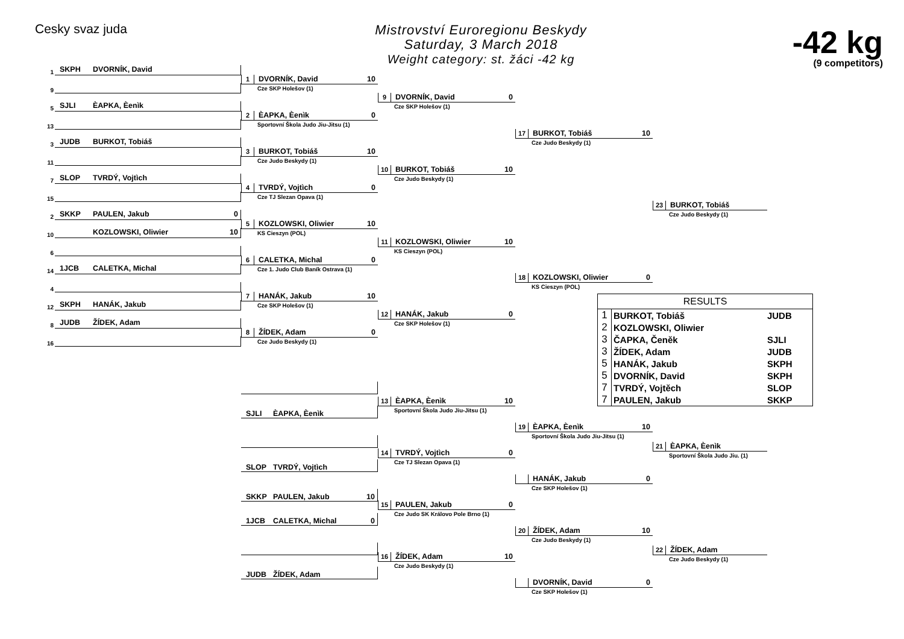Cesky svaz juda
Mistrovství Euroregionu Beskydy
Saturday, 3 March 2018
Weight category: st. žáci -42 kg
-42 kg
(9 competitors)
1 SKPH DVORNÍK, David
9
5 SJLI ÈAPKA, Èenìk
13
3 JUDB BURKOT, Tobiáš
11
7 SLOP TVRDÝ, Vojtìch
15
2 SKKP PAULEN, Jakub 0
10 KOZLOWSKI, Oliwier 10
6
14 1JCB CALETKA, Michal
4
12 SKPH HANÁK, Jakub
8 JUDB ŽÍDEK, Adam
16
1 DVORNÍK, David 10
Cze SKP Holešov (1)
2 ÈAPKA, Èenìk 0
Sportovní Škola Judo Jiu-Jitsu (1)
3 BURKOT, Tobiáš 10
Cze Judo Beskydy (1)
4 TVRDÝ, Vojtìch 0
Cze TJ Slezan Opava (1)
5 KOZLOWSKI, Oliwier 10
KS Cieszyn (POL)
6 CALETKA, Michal 0
Cze 1. Judo Club Baník Ostrava (1)
7 HANÁK, Jakub 10
Cze SKP Holešov (1)
8 ŽÍDEK, Adam 0
Cze Judo Beskydy (1)
SJLI ÈAPKA, Èenìk
SLOP TVRDÝ, Vojtìch
SKKP PAULEN, Jakub 10
1JCB CALETKA, Michal 0
JUDB ŽÍDEK, Adam
9 DVORNÍK, David 0
Cze SKP Holešov (1)
10 BURKOT, Tobiáš 10
Cze Judo Beskydy (1)
11 KOZLOWSKI, Oliwier 10
KS Cieszyn (POL)
12 HANÁK, Jakub 0
Cze SKP Holešov (1)
13 ÈAPKA, Èenìk 10
Sportovní Škola Judo Jiu-Jitsu (1)
14 TVRDÝ, Vojtìch 0
Cze TJ Slezan Opava (1)
15 PAULEN, Jakub 0
Cze Judo SK Královo Pole Brno (1)
16 ŽÍDEK, Adam 10
Cze Judo Beskydy (1)
17 BURKOT, Tobiáš 10
Cze Judo Beskydy (1)
18 KOZLOWSKI, Oliwier 0
KS Cieszyn (POL)
19 ÈAPKA, Èenìk 10
Sportovní Škola Judo Jiu-Jitsu (1)
HANÁK, Jakub 0
Cze SKP Holešov (1)
20 ŽÍDEK, Adam 10
Cze Judo Beskydy (1)
DVORNÍK, David 0
Cze SKP Holešov (1)
23 BURKOT, Tobiáš
Cze Judo Beskydy (1)
| RESULTS | | |
| --- | --- | --- |
| 1 | BURKOT, Tobiáš | JUDB |
| 2 | KOZLOWSKI, Oliwier | |
| 3 | ČAPKA, Čeněk | SJLI |
| 3 | ŽÍDEK, Adam | JUDB |
| 5 | HANÁK, Jakub | SKPH |
| 5 | DVORNÍK, David | SKPH |
| 7 | TVRDÝ, Vojtěch | SLOP |
| 7 | PAULEN, Jakub | SKKP |
21 ÈAPKA, Èenìk
Sportovní Škola Judo Jiu. (1)
22 ŽÍDEK, Adam
Cze Judo Beskydy (1)